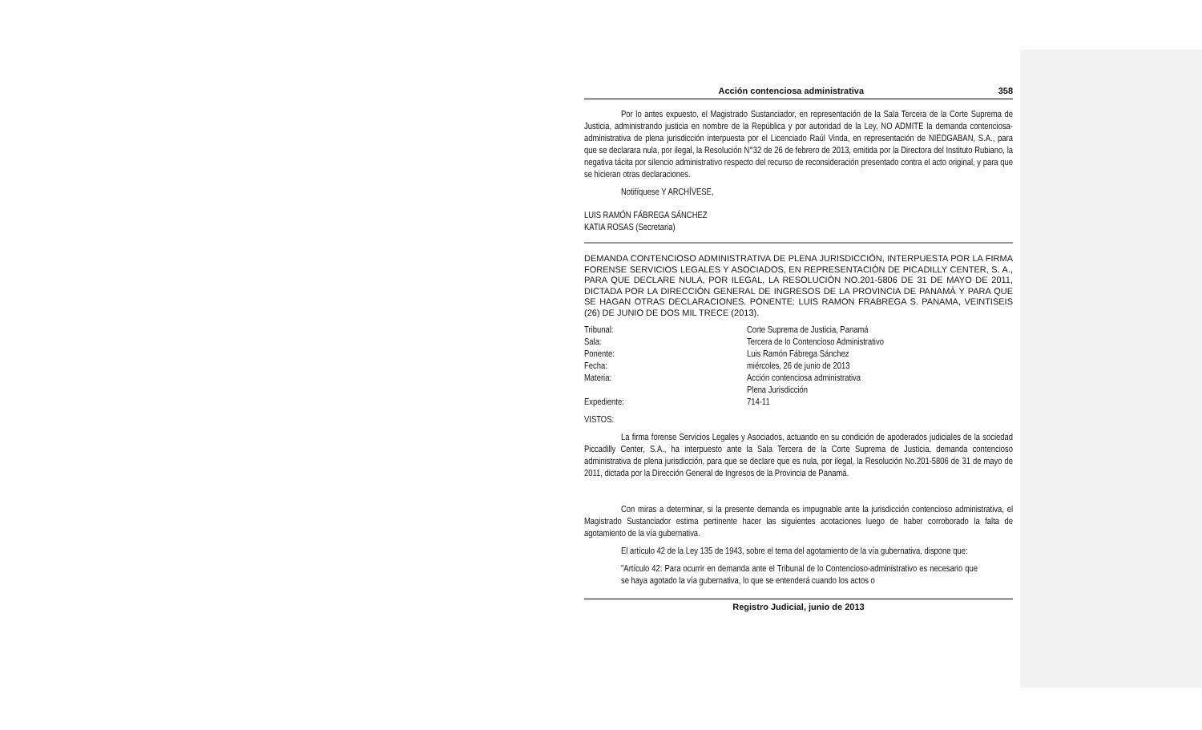Acción contenciosa administrativa 358
Por lo antes expuesto, el Magistrado Sustanciador, en representación de la Sala Tercera de la Corte Suprema de Justicia, administrando justicia en nombre de la República y por autoridad de la Ley, NO ADMITE la demanda contenciosa-administrativa de plena jurisdicción interpuesta por el Licenciado Raúl Vinda, en representación de NIEDGABAN, S.A., para que se declarara nula, por ilegal, la Resolución N°32 de 26 de febrero de 2013, emitida por la Directora del Instituto Rubiano, la negativa tácita por silencio administrativo respecto del recurso de reconsideración presentado contra el acto original, y para que se hicieran otras declaraciones.
Notifíquese Y ARCHÍVESE,
LUIS RAMÓN FÁBREGA SÁNCHEZ
KATIA ROSAS (Secretaria)
DEMANDA CONTENCIOSO ADMINISTRATIVA DE PLENA JURISDICCIÓN, INTERPUESTA POR LA FIRMA FORENSE SERVICIOS LEGALES Y ASOCIADOS, EN REPRESENTACIÓN DE PICADILLY CENTER, S. A., PARA QUE DECLARE NULA, POR ILEGAL, LA RESOLUCIÓN NO.201-5806 DE 31 DE MAYO DE 2011, DICTADA POR LA DIRECCIÓN GENERAL DE INGRESOS DE LA PROVINCIA DE PANAMÁ Y PARA QUE SE HAGAN OTRAS DECLARACIONES. PONENTE: LUIS RAMON FRABREGA S. PANAMA, VEINTISEIS (26) DE JUNIO DE DOS MIL TRECE (2013).
Tribunal:
Corte Suprema de Justicia, Panamá
Sala:
Tercera de lo Contencioso Administrativo
Ponente:
Luis Ramón Fábrega Sánchez
Fecha:
miércoles, 26 de junio de 2013
Materia:
Acción contenciosa administrativa
Plena Jurisdicción
Expediente:
714-11
VISTOS:
La firma forense Servicios Legales y Asociados, actuando en su condición de apoderados judiciales de la sociedad Piccadilly Center, S.A., ha interpuesto ante la Sala Tercera de la Corte Suprema de Justicia, demanda contencioso administrativa de plena jurisdicción, para que se declare que es nula, por ilegal, la Resolución No.201-5806 de 31 de mayo de 2011, dictada por la Dirección General de Ingresos de la Provincia de Panamá.
Con miras a determinar, si la presente demanda es impugnable ante la jurisdicción contencioso administrativa, el Magistrado Sustanciador estima pertinente hacer las siguientes acotaciones luego de haber corroborado la falta de agotamiento de la vía gubernativa.
El artículo 42 de la Ley 135 de 1943, sobre el tema del agotamiento de la vía gubernativa, dispone que:
"Artículo 42: Para ocurrir en demanda ante el Tribunal de lo Contencioso-administrativo es necesario que se haya agotado la vía gubernativa, lo que se entenderá cuando los actos o
Registro Judicial, junio de 2013